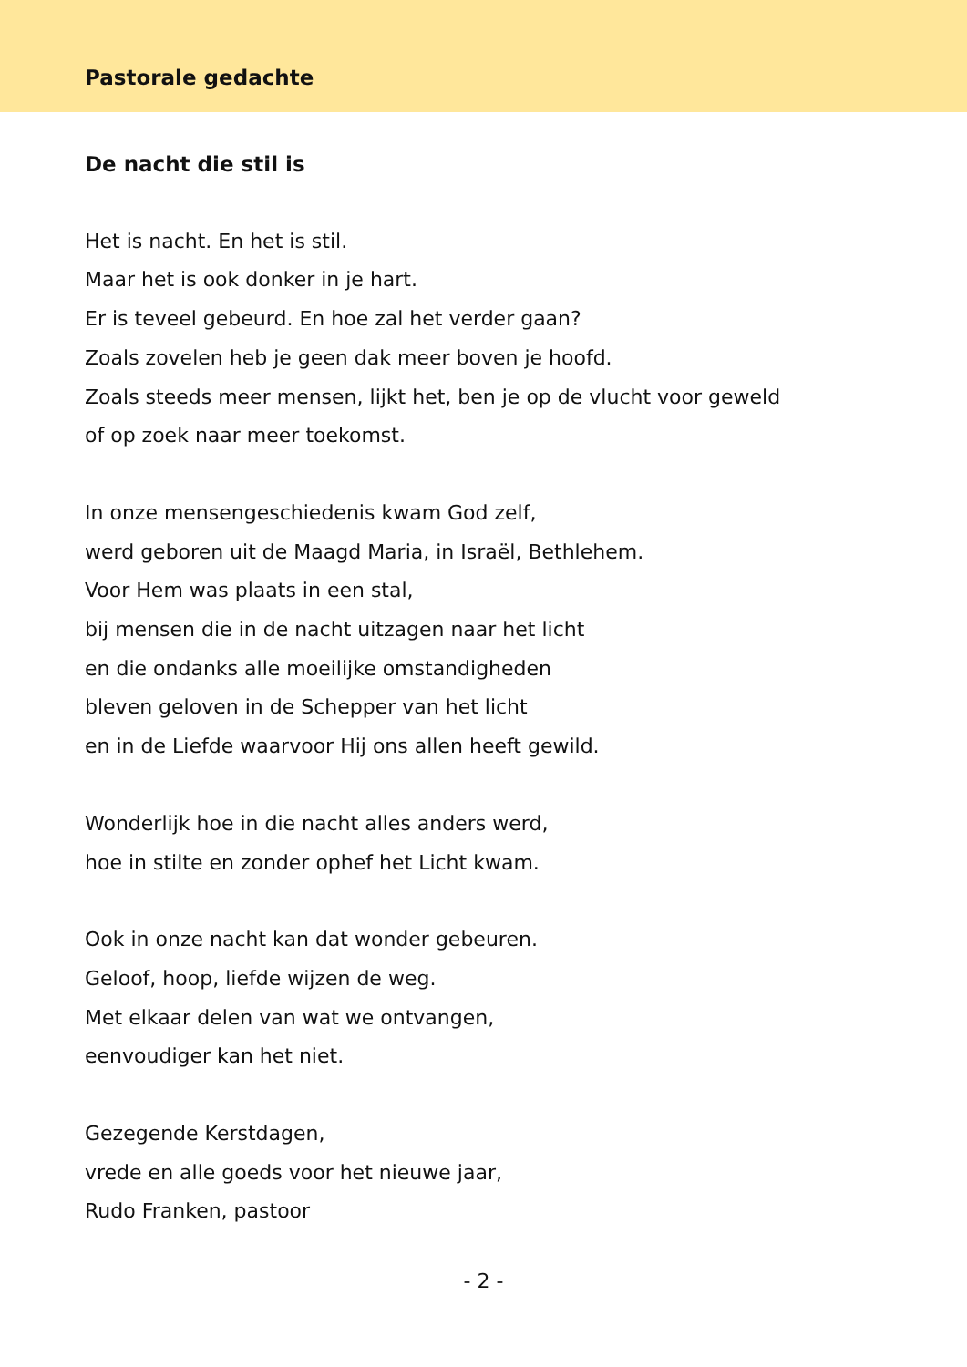Pastorale gedachte
De nacht die stil is
Het is nacht. En het is stil.
Maar het is ook donker in je hart.
Er is teveel gebeurd. En hoe zal het verder gaan?
Zoals zovelen heb je geen dak meer boven je hoofd.
Zoals steeds meer mensen, lijkt het, ben je op de vlucht voor geweld
of op zoek naar meer toekomst.
In onze mensengeschiedenis kwam God zelf,
werd geboren uit de Maagd Maria, in Israël, Bethlehem.
Voor Hem was plaats in een stal,
bij mensen die in de nacht uitzagen naar het licht
en die ondanks alle moeilijke omstandigheden
bleven geloven in de Schepper van het licht
en in de Liefde waarvoor Hij ons allen heeft gewild.
Wonderlijk hoe in die nacht alles anders werd,
hoe in stilte en zonder ophef het Licht kwam.
Ook in onze nacht kan dat wonder gebeuren.
Geloof, hoop, liefde wijzen de weg.
Met elkaar delen van wat we ontvangen,
eenvoudiger kan het niet.
Gezegende Kerstdagen,
vrede en alle goeds voor het nieuwe jaar,
Rudo Franken, pastoor
- 2 -